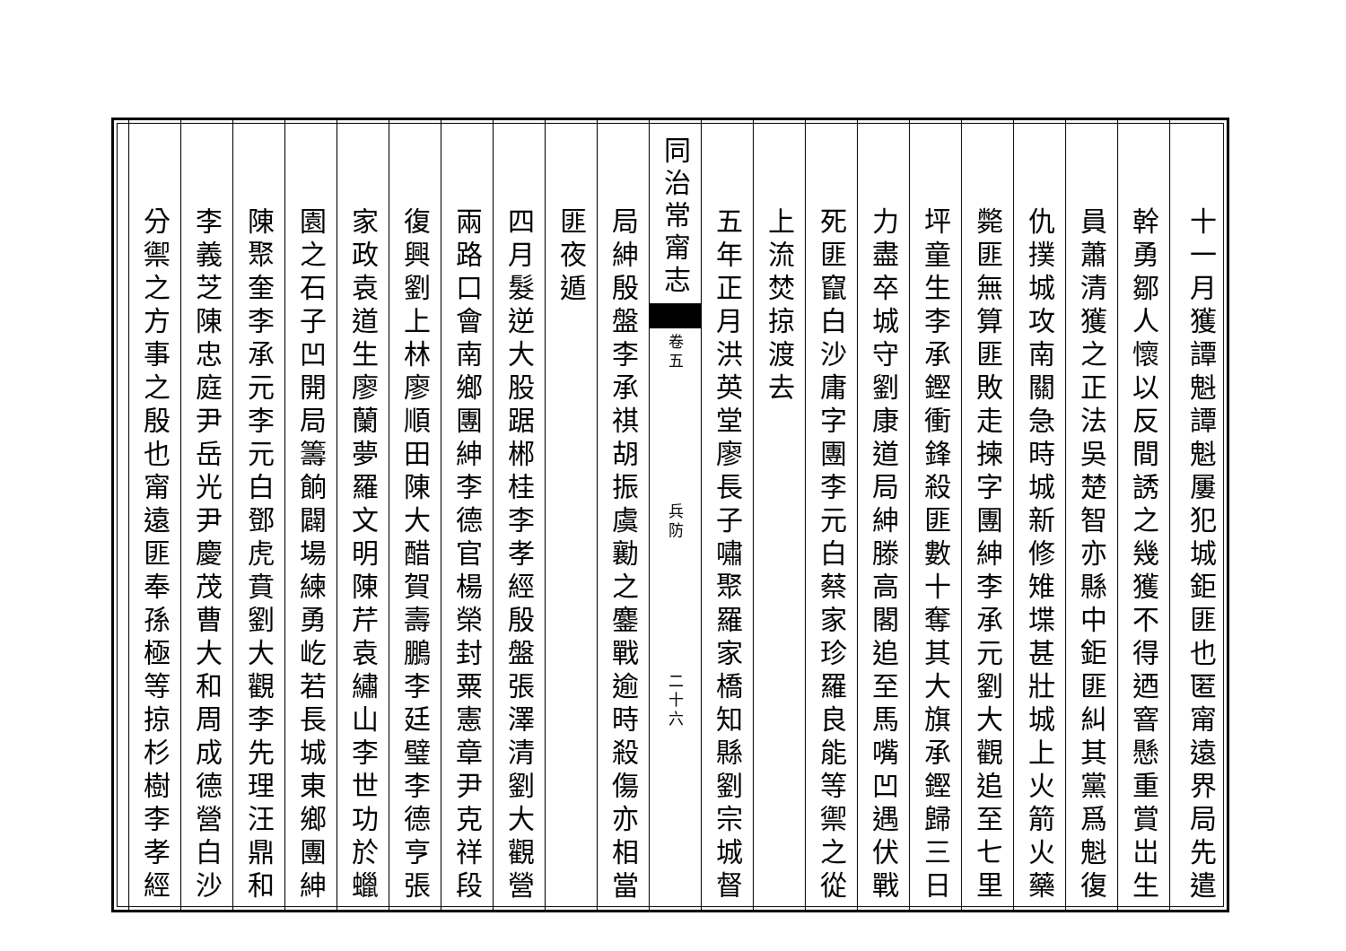十一月獲譚魁譚魁屢犯城鉅匪也匿甯遠界局先遣
幹勇鄒人懷以反間誘之幾獲不得迺窨懸重賞岀生
員蕭清獲之正法吳楚智亦縣中鉅匪糾其黨爲魁復
仇撲城攻南關急時城新修雉堞甚壯城上火箭火藥
斃匪無算匪敗走揀字團紳李承元劉大觀追至七里
坪童生李承鏗衝鋒殺匪數十奪其大旗承鏗歸三日
力盡卒城守劉康道局紳滕高閣追至馬嘴凹遇伏戰
死匪竄白沙庸字團李元白蔡家珍羅良能等禦之從
上流焚掠渡去
五年正月洪英堂廖長子嘯聚羅家橋知縣劉宗城督
同治常甯志 卷五　　　　　　　兵防　　　　　　　二十六
局紳殷盤李承祺胡振虞勷之鏖戰逾時殺傷亦相當
匪夜遁
四月髮逆大股踞郴桂李孝經殷盤張澤清劉大觀營
兩路口會南鄉團紳李德官楊榮封粟憲章尹克祥段
復興劉上林廖順田陳大醋賀壽鵬李廷璧李德亨張
家政袁道生廖蘭夢羅文明陳芹袁繡山李世功於蠟
園之石子凹開局籌餉闢場練勇屹若長城東鄉團紳
陳聚奎李承元李元白鄧虎賁劉大觀李先理汪鼎和
李義芝陳忠庭尹岳光尹慶茂曹大和周成德營白沙
分禦之方事之殷也甯遠匪奉孫極等掠杉樹李孝經